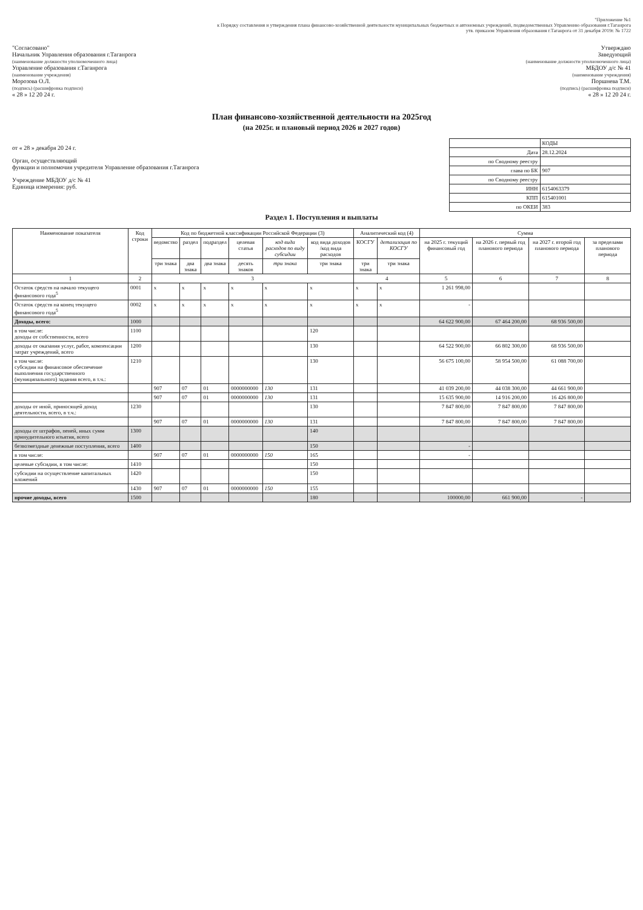"Приложение №1
к Порядку составления и утверждения плана финансово-хозяйственной деятельности муниципальных бюджетных и автономных учреждений, подведомственных Управлению образования г.Таганрога
утв. приказом Управления образования г.Таганрога от 31 декабря 2019г. № 1722
"Согласовано"
Начальник Управления образования г.Таганрога
(наименование должности уполномоченного лица)
Управление образования г.Таганрога
(наименование учреждения)
Морозова О.Л.
(подпись) (расшифровка подписи)
« 28 » 12 20 24 г.
Утверждаю
Заведующий
(наименование должности уполномоченного лица)
МБДОУ д/с № 41
(наименование учреждения)
Поршнева Т.М.
(подпись) (расшифровка подписи)
« 28 » 12 20 24 г.
План финансово-хозяйственной деятельности на 2025год
(на 2025г. и плановый период 2026 и 2027 годов)
от « 28 » декабря 20 24 г.
Орган, осуществляющий
функции и полномочия учредителя Управление образования г.Таганрога
Учреждение МБДОУ д/с № 41
Единица измерения: руб.
| | КОДЫ |
| Дата | 28.12.2024 |
| по Сводному реестру | |
| глава по БК | 907 |
| по Сводному реестру | |
| ИНН | 6154063379 |
| КПП | 615401001 |
| по ОКЕИ | 383 |
Раздел 1. Поступления и выплаты
| Наименование показателя | Код строки | Код по бюджетной классификации Российской Федерации (3) | | | | | | Аналитический код (4) | | Сумма | | | |
| --- | --- | --- | --- | --- | --- | --- | --- | --- | --- | --- | --- | --- | --- |
| | | ведомство | раздел | подраздел | целевая статья | код вида расходов по виду субсидии | код вида доходов /код вида расходов | КОСГУ | детализация по КОСГУ | на 2025 г. текущий финансовый год | на 2026 г. первый год планового периода | на 2027 г. второй год планового периода | за пределами планового периода |
| | | три знака | два знака | два знака | десять знаков | три знака | три знака | три знака | три знака | | | | |
| 1 | 2 | 3 | | | | | | 4 | | 5 | 6 | 7 | 8 |
| Остаток средств на начало текущего финансового года<sup>5</sup> | 0001 | х | х | х | х | х | х | х | х | 1 261 998,00 | | | |
| Остаток средств на конец текущего финансового года<sup>5</sup> | 0002 | х | х | х | х | х | х | х | х | - | | | |
| Доходы, всего: | 1000 | | | | | | | | | 64 622 900,00 | 67 464 200,00 | 68 936 500,00 | |
| в том числе: доходы от собственности, всего | 1100 | | | | | | 120 | | | | | | |
| доходы от оказания услуг, работ, компенсации затрат учреждений, всего | 1200 | | | | | | 130 | | | 64 522 900,00 | 66 802 300,00 | 68 936 500,00 | |
| в том числе: субсидии на финансовое обеспечение выполнения государственного (муниципального) задания всего, в т.ч.: | 1210 | | | | | | 130 | | | 56 675 100,00 | 58 954 500,00 | 61 088 700,00 | |
| | | 907 | 07 | 01 | 0000000000 | 130 | 131 | | | 41 039 200,00 | 44 038 300,00 | 44 661 900,00 | |
| | | 907 | 07 | 01 | 0000000000 | 130 | 131 | | | 15 635 900,00 | 14 916 200,00 | 16 426 800,00 | |
| доходы от иной, приносящей доход деятельности, всего, в т.ч.: | 1230 | | | | | | 130 | | | 7 847 800,00 | 7 847 800,00 | 7 847 800,00 | |
| | | 907 | 07 | 01 | 0000000000 | 130 | 131 | | | 7 847 800,00 | 7 847 800,00 | 7 847 800,00 | |
| доходы от штрафов, пеней, иных сумм принудительного изъятия, всего | 1300 | | | | | | 140 | | | | | | |
| безвозмездные денежные поступления, всего | 1400 | | | | | | 150 | | | - | | | |
| в том числе: | | 907 | 07 | 01 | 0000000000 | 150 | 165 | | | - | | | |
| целевые субсидии, в том числе: | 1410 | | | | | | 150 | | | | | | |
| субсидии на осуществление капитальных вложений | 1420 | | | | | | 150 | | | | | | |
| | 1430 | 907 | 07 | 01 | 0000000000 | 150 | 155 | | | | | | |
| прочие доходы, всего | 1500 | | | | | | 180 | | | 100000,00 | 661 900,00 | - | |